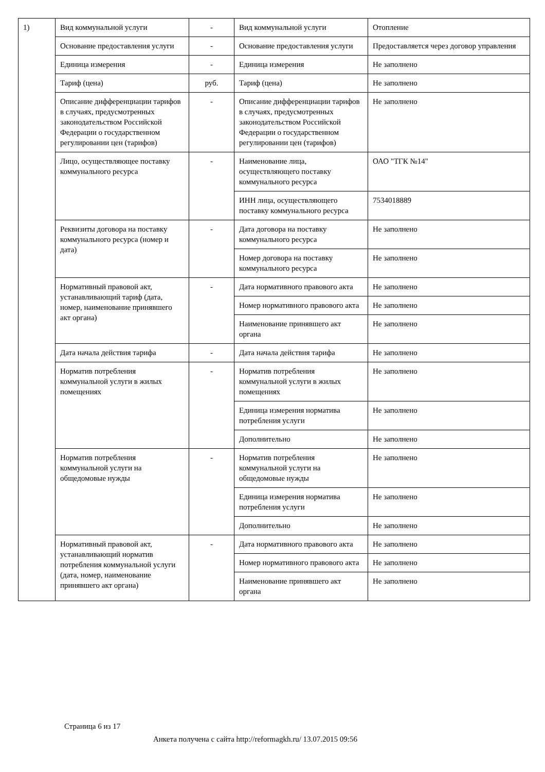| 1) | Вид коммунальной услуги | - | Вид коммунальной услуги | Отопление |
| | Основание предоставления услуги | - | Основание предоставления услуги | Предоставляется через договор управления |
| | Единица измерения | - | Единица измерения | Не заполнено |
| | Тариф (цена) | руб. | Тариф (цена) | Не заполнено |
| | Описание дифференциации тарифов в случаях, предусмотренных законодательством Российской Федерации о государственном регулировании цен (тарифов) | - | Описание дифференциации тарифов в случаях, предусмотренных законодательством Российской Федерации о государственном регулировании цен (тарифов) | Не заполнено |
| | Лицо, осуществляющее поставку коммунального ресурса | - | Наименование лица, осуществляющего поставку коммунального ресурса | ОАО "ТГК №14" |
| | | | ИНН лица, осуществляющего поставку коммунального ресурса | 7534018889 |
| | Реквизиты договора на поставку коммунального ресурса (номер и дата) | - | Дата договора на поставку коммунального ресурса | Не заполнено |
| | | | Номер договора на поставку коммунального ресурса | Не заполнено |
| | Нормативный правовой акт, устанавливающий тариф (дата, номер, наименование принявшего акт органа) | - | Дата нормативного правового акта | Не заполнено |
| | | | Номер нормативного правового акта | Не заполнено |
| | | | Наименование принявшего акт органа | Не заполнено |
| | Дата начала действия тарифа | - | Дата начала действия тарифа | Не заполнено |
| | Норматив потребления коммунальной услуги в жилых помещениях | - | Норматив потребления коммунальной услуги в жилых помещениях | Не заполнено |
| | | | Единица измерения норматива потребления услуги | Не заполнено |
| | | | Дополнительно | Не заполнено |
| | Норматив потребления коммунальной услуги на общедомовые нужды | - | Норматив потребления коммунальной услуги на общедомовые нужды | Не заполнено |
| | | | Единица измерения норматива потребления услуги | Не заполнено |
| | | | Дополнительно | Не заполнено |
| | Нормативный правовой акт, устанавливающий норматив потребления коммунальной услуги (дата, номер, наименование принявшего акт органа) | - | Дата нормативного правового акта | Не заполнено |
| | | | Номер нормативного правового акта | Не заполнено |
| | | | Наименование принявшего акт органа | Не заполнено |
Страница 6 из 17
Анкета получена с сайта http://reformagkh.ru/ 13.07.2015 09:56